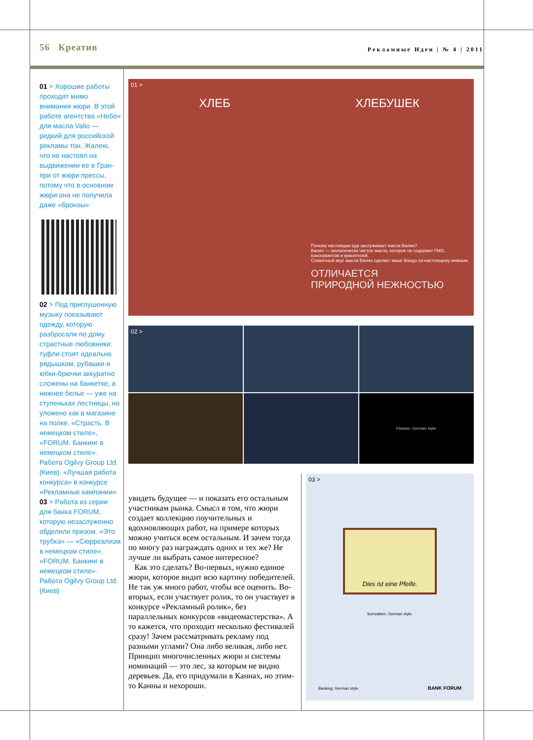56 Креатив Рекламные Идеи | № 4 | 2011
01 > Хорошие работы проходят мимо внимания жюри. В этой работе агентства «Небо» для масла Valio — редкий для российской рекламы тон. Жалею, что не настоял на выдвижении ее в Гран-при от жюри прессы, потому что в основном жюри она не получила даже «бронзы»
02 > Под приглушенную музыку показывают одежду, которую разбросали по дому страстные любовники: туфли стоят идеально рядышком, рубашки и юбки-брючки аккуратно сложены на банкетке, а нижнее белье — уже на ступеньках лестницы, но уложено как в магазине на полке. «Страсть. В немецком стиле», «FORUM. Банкинг в немецком стиле». Работа Ogilvy Group Ltd. (Киев). «Лучшая работа конкурса» в конкурсе «Рекламные кампании»
03 > Работа из серии для банка FORUM, которую незаслуженно обделили призом. «Это трубка» — «Сюрреализм в немецком стиле», «FORUM. Банкинг в немецком стиле». Работа Ogilvy Group Ltd. (Киев)
01 >
ХЛЕБ ХЛЕБУШЕК
Почему настоящая еда заслуживает масла Валио?
Валио — экологически чистое масло, которое не содержит ГМО, консервантов и красителей.
Сливочный вкус масла Валио сделает ваше блюдо по-настоящему нежным.
ОТЛИЧАЕТСЯ
ПРИРОДНОЙ НЕЖНОСТЬЮ
02 >
Passion. German style.
увидеть будущее — и показать его остальным участникам рынка. Смысл в том, что жюри создает коллекцию поучительных и вдохновляющих работ, на примере которых можно учиться всем остальным. И зачем тогда по многу раз награждать одних и тех же? Не лучше ли выбрать самое интересное?
Как это сделать? Во-первых, нужно единое жюри, которое видит всю картину победителей. Не так уж много работ, чтобы все оценить. Во-вторых, если участвует ролик, то он участвует в конкурсе «Рекламный ролик», без параллельных конкурсов «видеомастерства». А то кажется, что проходит несколько фестивалей сразу! Зачем рассматривать рекламу под разными углами? Она либо великая, либо нет. Принцип многочисленных жюри и системы номинаций — это лес, за которым не видно деревьев. Да, его придумали в Каннах, но этим-то Канны и нехороши.
03 >
Dies ist eine Pfeife.
Surrealism. German style.
Banking. German style. BANK FORUM